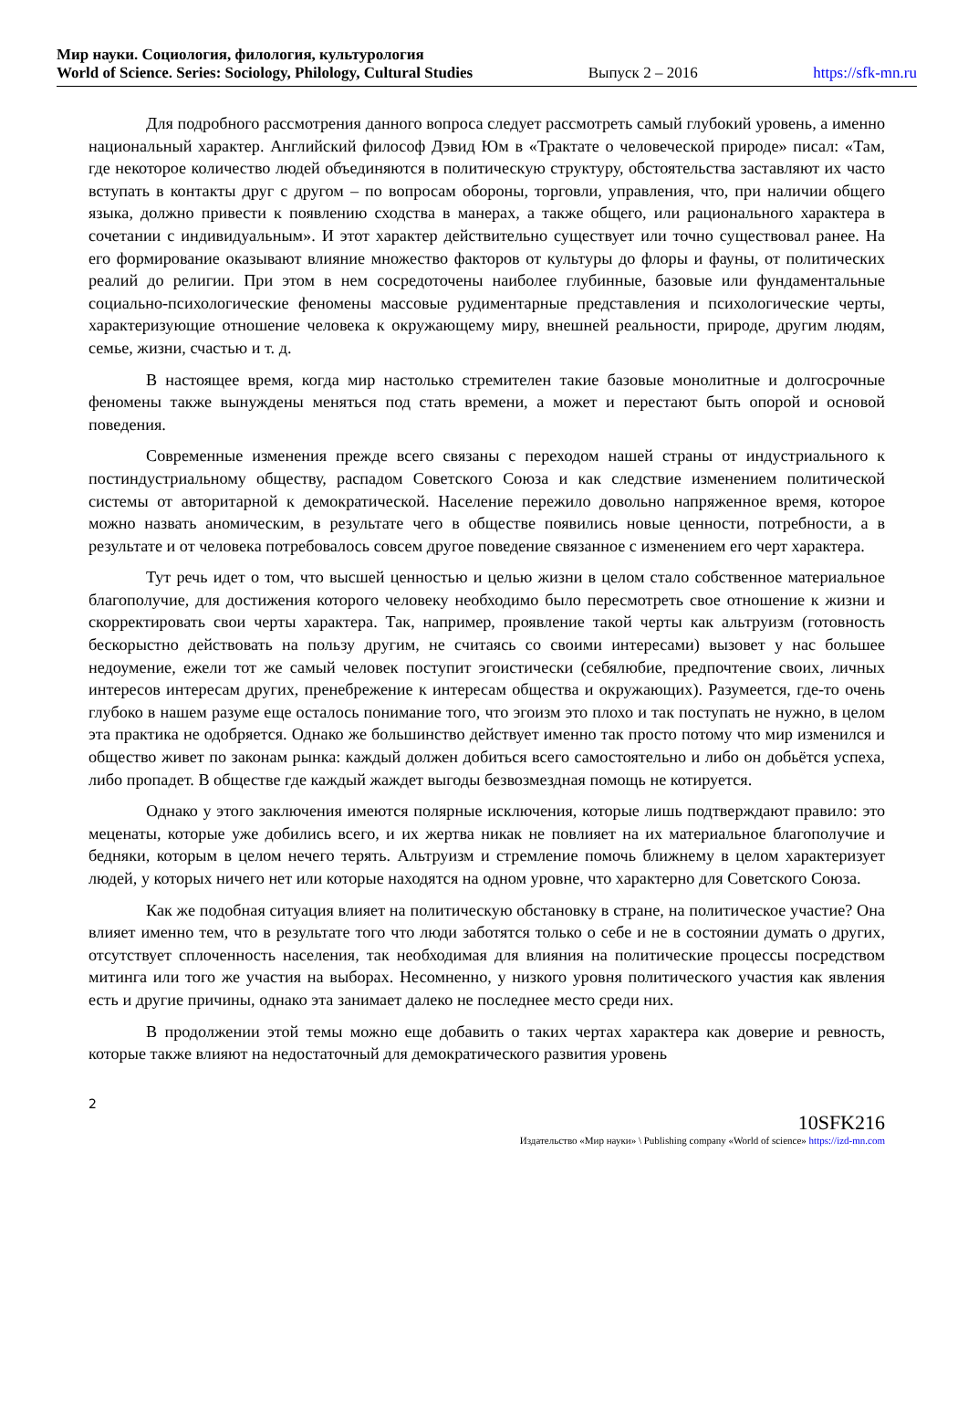Мир науки. Социология, филология, культурология
World of Science. Series: Sociology, Philology, Cultural Studies Выпуск 2 – 2016 https://sfk-mn.ru
Для подробного рассмотрения данного вопроса следует рассмотреть самый глубокий уровень, а именно национальный характер. Английский философ Дэвид Юм в «Трактате о человеческой природе» писал: «Там, где некоторое количество людей объединяются в политическую структуру, обстоятельства заставляют их часто вступать в контакты друг с другом – по вопросам обороны, торговли, управления, что, при наличии общего языка, должно привести к появлению сходства в манерах, а также общего, или рационального характера в сочетании с индивидуальным». И этот характер действительно существует или точно существовал ранее. На его формирование оказывают влияние множество факторов от культуры до флоры и фауны, от политических реалий до религии. При этом в нем сосредоточены наиболее глубинные, базовые или фундаментальные социально-психологические феномены массовые рудиментарные представления и психологические черты, характеризующие отношение человека к окружающему миру, внешней реальности, природе, другим людям, семье, жизни, счастью и т. д.
В настоящее время, когда мир настолько стремителен такие базовые монолитные и долгосрочные феномены также вынуждены меняться под стать времени, а может и перестают быть опорой и основой поведения.
Современные изменения прежде всего связаны с переходом нашей страны от индустриального к постиндустриальному обществу, распадом Советского Союза и как следствие изменением политической системы от авторитарной к демократической. Население пережило довольно напряженное время, которое можно назвать аномическим, в результате чего в обществе появились новые ценности, потребности, а в результате и от человека потребовалось совсем другое поведение связанное с изменением его черт характера.
Тут речь идет о том, что высшей ценностью и целью жизни в целом стало собственное материальное благополучие, для достижения которого человеку необходимо было пересмотреть свое отношение к жизни и скорректировать свои черты характера. Так, например, проявление такой черты как альтруизм (готовность бескорыстно действовать на пользу другим, не считаясь со своими интересами) вызовет у нас большее недоумение, ежели тот же самый человек поступит эгоистически (себялюбие, предпочтение своих, личных интересов интересам других, пренебрежение к интересам общества и окружающих). Разумеется, где-то очень глубоко в нашем разуме еще осталось понимание того, что эгоизм это плохо и так поступать не нужно, в целом эта практика не одобряется. Однако же большинство действует именно так просто потому что мир изменился и общество живет по законам рынка: каждый должен добиться всего самостоятельно и либо он добьётся успеха, либо пропадет. В обществе где каждый жаждет выгоды безвозмездная помощь не котируется.
Однако у этого заключения имеются полярные исключения, которые лишь подтверждают правило: это меценаты, которые уже добились всего, и их жертва никак не повлияет на их материальное благополучие и бедняки, которым в целом нечего терять. Альтруизм и стремление помочь ближнему в целом характеризует людей, у которых ничего нет или которые находятся на одном уровне, что характерно для Советского Союза.
Как же подобная ситуация влияет на политическую обстановку в стране, на политическое участие? Она влияет именно тем, что в результате того что люди заботятся только о себе и не в состоянии думать о других, отсутствует сплоченность населения, так необходимая для влияния на политические процессы посредством митинга или того же участия на выборах. Несомненно, у низкого уровня политического участия как явления есть и другие причины, однако эта занимает далеко не последнее место среди них.
В продолжении этой темы можно еще добавить о таких чертах характера как доверие и ревность, которые также влияют на недостаточный для демократического развития уровень
2
10SFK216
Издательство «Мир науки» \ Publishing company «World of science» https://izd-mn.com